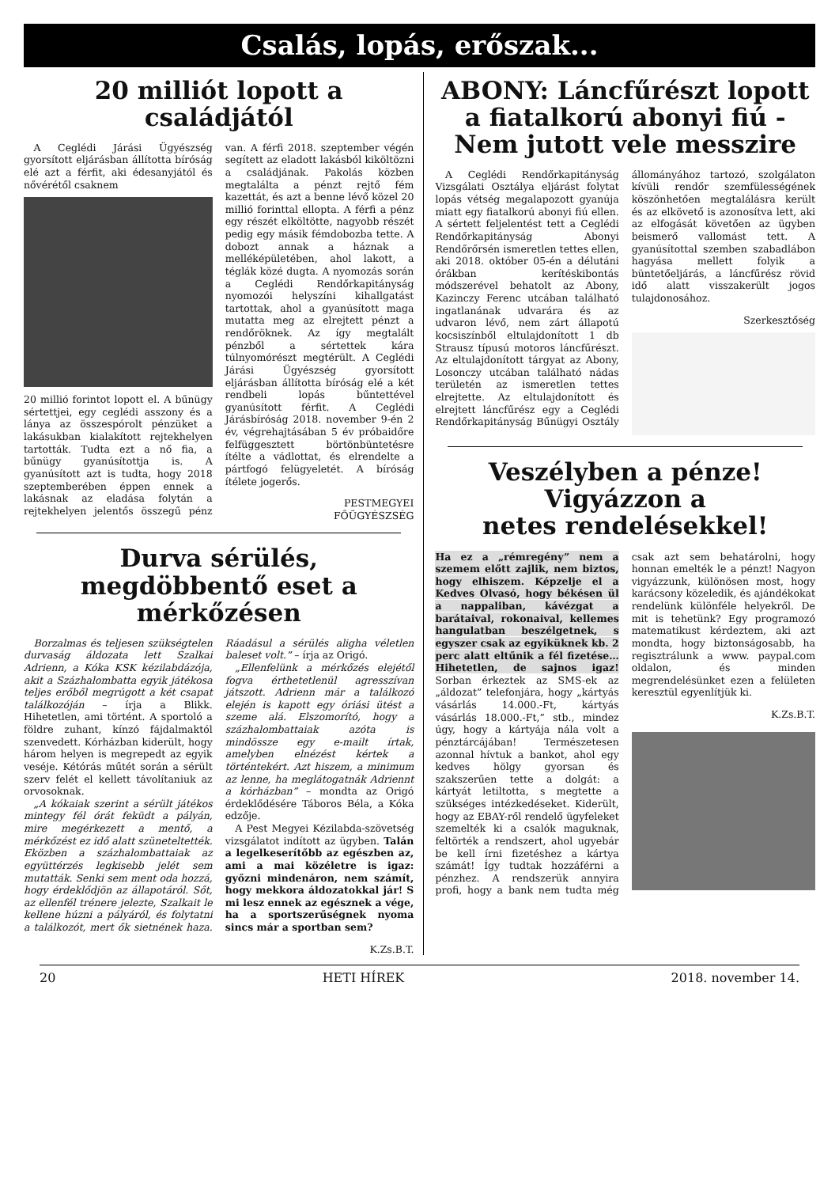Csalás, lopás, erőszak...
20 milliót lopott a családjától
A Ceglédi Járási Ügyészség gyorsított eljárásban állította bíróság elé azt a férfit, aki édesanyjától és nővérétől csaknem
20 millió forintot lopott el. A bűnügy sértettjei, egy ceglédi asszony és a lánya az összespórolt pénzüket a lakásukban kialakított rejtekhelyen tartották. Tudta ezt a nő fia, a bűnügy gyanúsítottja is. A gyanúsított azt is tudta, hogy 2018 szeptemberében éppen ennek a lakásnak az eladása folytán a rejtekhelyen jelentős összegű pénz van. A férfi 2018. szeptember végén segített az eladott lakásból kiköltözni a családjának. Pakolás közben megtalálta a pénzt rejtő fém kazettát, és azt a benne lévő közel 20 millió forinttal ellopta. A férfi a pénz egy részét elköltötte, nagyobb részét pedig egy másik fémdobozba tette. A dobozt annak a háznak a melléképületében, ahol lakott, a téglák közé dugta. A nyomozás során a Ceglédi Rendőrkapitányság nyomozói helyszíni kihallgatást tartottak, ahol a gyanúsított maga mutatta meg az elrejtett pénzt a rendőröknek. Az így megtalált pénzből a sértettek kára túlnyomórészt megtérült. A Ceglédi Járási Ügyészség gyorsított eljárásban állította bíróság elé a két rendbeli lopás bűntettével gyanúsított férfit. A Ceglédi Járásbíróság 2018. november 9-én 2 év, végrehajtásában 5 év próbaidőre felfüggesztett börtönbüntetésre ítélte a vádlottat, és elrendelte a pártfogó felügyeletét. A bíróság ítélete jogerős.
PESTMEGYEI
FŐÜGYÉSZSÉG
Durva sérülés,
megdöbbentő eset a
mérkőzésen
Borzalmas és teljesen szükségtelen durvaság áldozata lett Szalkai Adrienn, a Kóka KSK kézilabdázója, akit a Százhalombatta egyik játékosa teljes erőből megrúgott a két csapat találkozóján – írja a Blikk. Hihetetlen, ami történt. A sportoló a földre zuhant, kínzó fájdalmaktól szenvedett. Kórházban kiderült, hogy három helyen is megrepedt az egyik veséje. Kétórás műtét során a sérült szerv felét el kellett távolítaniuk az orvosoknak.
„A kókaiak szerint a sérült játékos mintegy fél órát feküdt a pályán, mire megérkezett a mentő, a mérkőzést ez idő alatt szüneteltették. Eközben a százhalombattaiak az együttérzés legkisebb jelét sem mutatták. Senki sem ment oda hozzá, hogy érdeklődjön az állapotáról. Sőt, az ellenfél trénere jelezte, Szalkait le kellene húzni a pályáról, és folytatni a találkozót, mert ők sietnének haza. Ráadásul a sérülés aligha véletlen baleset volt.” – írja az Origó.
„Ellenfelünk a mérkőzés elejétől fogva érthetetlenül agresszívan játszott. Adrienn már a találkozó elején is kapott egy óriási ütést a szeme alá. Elszomorító, hogy a százhalombattaiak azóta is mindössze egy e-mailt írtak, amelyben elnézést kértek a történtekért. Azt hiszem, a minimum az lenne, ha meglátogatnák Adriennt a kórházban” – mondta az Origó érdeklődésére Táboros Béla, a Kóka edzője.
A Pest Megyei Kézilabda-szövetség vizsgálatot indított az ügyben. Talán a legelkeserítőbb az egészben az, ami a mai közéletre is igaz: győzni mindenáron, nem számít, hogy mekkora áldozatokkal jár! S mi lesz ennek az egésznek a vége, ha a sportszerűségnek nyoma sincs már a sportban sem?
K.Zs.B.T.
ABONY: Láncfűrészt lopott a fiatalkorú abonyi fiú - Nem jutott vele messzire
A Ceglédi Rendőrkapitányság Vizsgálati Osztálya eljárást folytat lopás vétség megalapozott gyanúja miatt egy fiatalkorú abonyi fiú ellen. A sértett feljelentést tett a Ceglédi Rendőrkapitányság Abonyi Rendőrőrsén ismeretlen tettes ellen, aki 2018. október 05-én a délutáni órákban kerítéskibontás módszerével behatolt az Abony, Kazinczy Ferenc utcában található ingatlanának udvarára és az udvaron lévő, nem zárt állapotú kocsiszínből eltulajdonított 1 db Strausz típusú motoros láncfűrészt. Az eltulajdonított tárgyat az Abony, Losonczy utcában található nádas területén az ismeretlen tettes elrejtette. Az eltulajdonított és elrejtett láncfűrész egy a Ceglédi Rendőrkapitányság Bűnügyi Osztály állományához tartozó, szolgálaton kívüli rendőr szemfülességének köszönhetően megtalálásra került és az elkövető is azonosítva lett, aki az elfogását követően az ügyben beismerő vallomást tett. A gyanúsítottal szemben szabadlábon hagyása mellett folyik a büntetőeljárás, a láncfűrész rövid idő alatt visszakerült jogos tulajdonosához.
Szerkesztőség
Veszélyben a pénze!
Vigyázzon a
netes rendelésekkel!
Ha ez a „rémregény” nem a szemem előtt zajlik, nem biztos, hogy elhiszem. Képzelje el a Kedves Olvasó, hogy békésen ül a nappaliban, kávézgat a barátaival, rokonaival, kellemes hangulatban beszélgetnek, s egyszer csak az egyiküknek kb. 2 perc alatt eltűnik a fél fizetése… Hihetetlen, de sajnos igaz! Sorban érkeztek az SMS-ek az „áldozat” telefonjára, hogy „kártyás vásárlás 14.000.-Ft, kártyás vásárlás 18.000.-Ft,” stb., mindez úgy, hogy a kártyája nála volt a pénztárcájában! Természetesen azonnal hívtuk a bankot, ahol egy kedves hölgy gyorsan és szakszerűen tette a dolgát: a kártyát letiltotta, s megtette a szükséges intézkedéseket. Kiderült, hogy az EBAY-ről rendelő ügyfeleket szemelték ki a csalók maguknak, feltörték a rendszert, ahol ugyebár be kell írni fizetéshez a kártya számát! Így tudtak hozzáférni a pénzhez. A rendszerük annyira profi, hogy a bank nem tudta még csak azt sem behatárolni, hogy honnan emelték le a pénzt! Nagyon vigyázzunk, különösen most, hogy karácsony közeledik, és ajándékokat rendelünk különféle helyekről. De mit is tehetünk? Egy programozó matematikust kérdeztem, aki azt mondta, hogy biztonságosabb, ha regisztrálunk a www. paypal.com oldalon, és minden megrendelésünket ezen a felületen keresztül egyenlítjük ki.
K.Zs.B.T.
20 HETI HÍREK 2018. november 14.